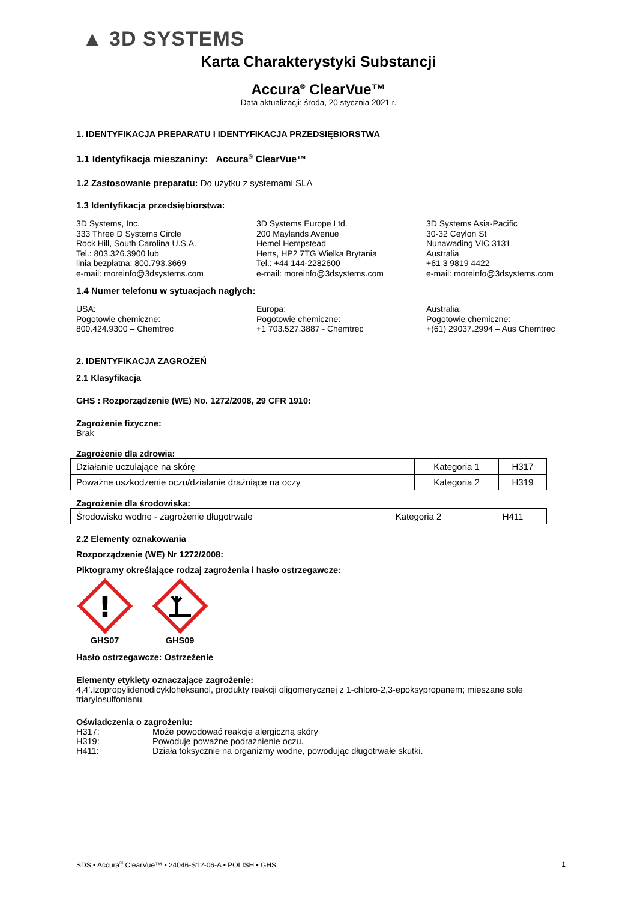▲ 3D SYSTEMS
Karta Charakterystyki Substancji
Accura<sup>®</sup> ClearVue™
Data aktualizacji: środa, 20 stycznia 2021 r.
1. IDENTYFIKACJA PREPARATU I IDENTYFIKACJA PRZEDSIĘBIORSTWA
1.1 Identyfikacja mieszaniny: Accura<sup>®</sup> ClearVue™
1.2 Zastosowanie preparatu: Do użytku z systemami SLA
1.3 Identyfikacja przedsiębiorstwa:
3D Systems, Inc.
333 Three D Systems Circle
Rock Hill, South Carolina U.S.A.
Tel.: 803.326.3900 lub
linia bezpłatna: 800.793.3669
e-mail: moreinfo@3dsystems.com
3D Systems Europe Ltd.
200 Maylands Avenue
Hemel Hempstead
Herts, HP2 7TG Wielka Brytania
Tel.: +44 144-2282600
e-mail: moreinfo@3dsystems.com
3D Systems Asia-Pacific
30-32 Ceylon St
Nunawading VIC 3131
Australia
+61 3 9819 4422
e-mail: moreinfo@3dsystems.com
1.4 Numer telefonu w sytuacjach nagłych:
USA:
Pogotowie chemiczne:
800.424.9300 – Chemtrec
Europa:
Pogotowie chemiczne:
+1 703.527.3887 - Chemtrec
Australia:
Pogotowie chemiczne:
+(61) 29037.2994 – Aus Chemtrec
2. IDENTYFIKACJA ZAGROŻEŃ
2.1 Klasyfikacja
GHS : Rozporządzenie (WE) No. 1272/2008, 29 CFR 1910:
Zagrożenie fizyczne:
Brak
Zagrożenie dla zdrowia:
| Działanie uczulające na skórę | Kategoria 1 | H317 |
| Poważne uszkodzenie oczu/działanie drażniące na oczy | Kategoria 2 | H319 |
Zagrożenie dla środowiska:
| Środowisko wodne - zagrożenie długotrwałe | Kategoria 2 | H411 |
2.2 Elementy oznakowania
Rozporządzenie (WE) Nr 1272/2008:
Piktogramy określające rodzaj zagrożenia i hasło ostrzegawcze:
!
GHS07
GHS09
Hasło ostrzegawcze: Ostrzeżenie
Elementy etykiety oznaczające zagrożenie:
4,4’.Izopropylidenodicykloheksanol, produkty reakcji oligomerycznej z 1-chloro-2,3-epoksypropanem; mieszane sole triarylosulfonianu
Oświadczenia o zagrożeniu:
H317: Może powodować reakcję alergiczną skóry H319: Powoduje poważne podrażnienie oczu. H411: Działa toksycznie na organizmy wodne, powodując długotrwałe skutki.
SDS • Accura<sup>®</sup> ClearVue™ • 24046-S12-06-A • POLISH • GHS 1